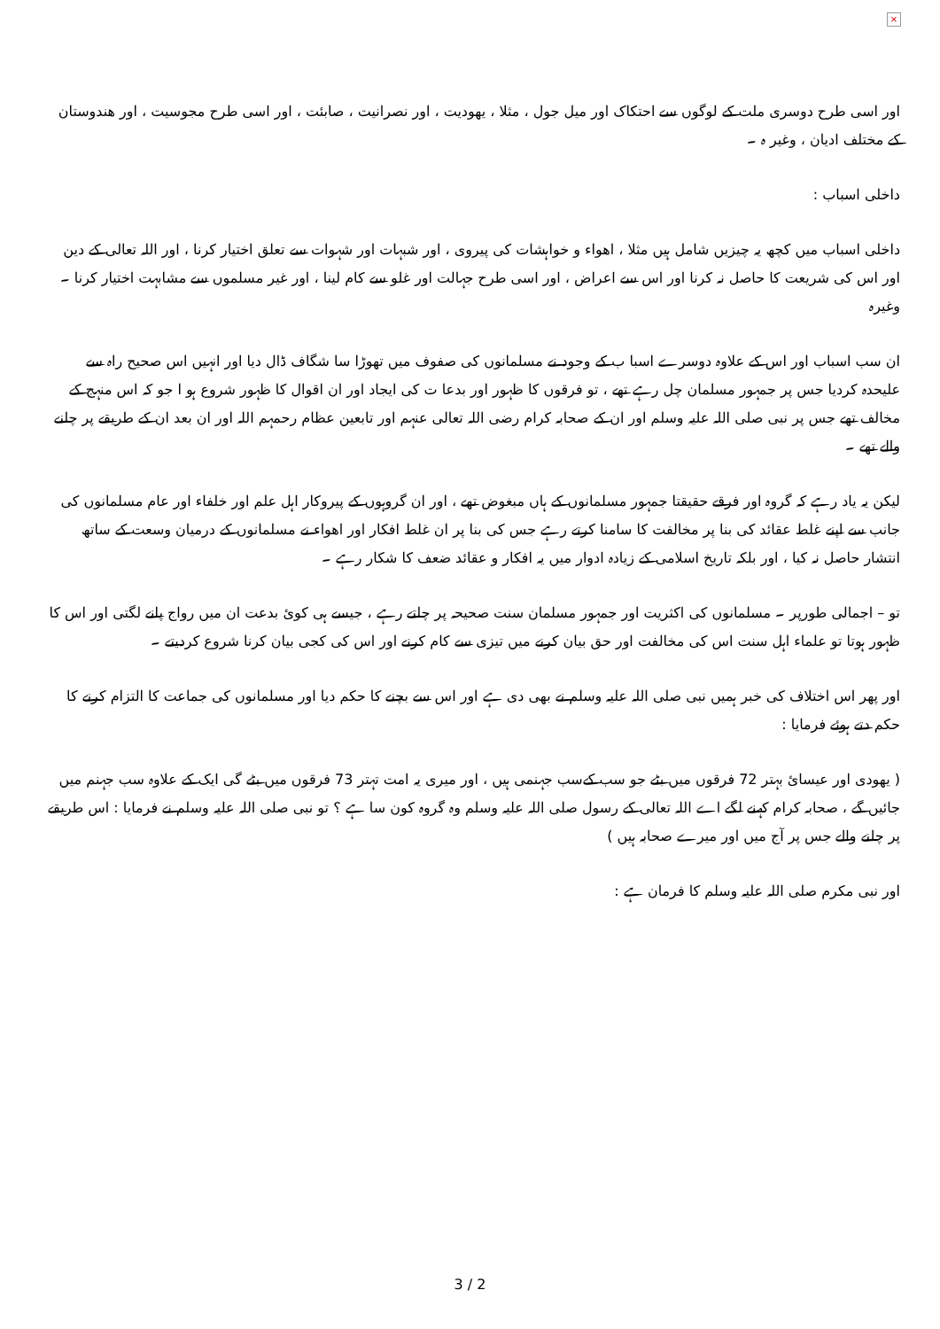×
اور اسی طرح دوسری ملت کے لوگوں سے احتکاک اور میل جول ، مثلا ، یھودیت ، اور نصرانیت ، صابئت ، اور اسی طرح مجوسیت ، اور ھندوستان کے مختلف ادیان ، وغیر ہ ۔
داخلی اسباب :
داخلی اسباب میں کچھ یہ چیزیں شامل ہیں مثلا ، اھواء و خواہشات کی پیروی ، اور شبہات اور شہوات سے تعلق اختیار کرنا ، اور اللہ تعالی کے دین اور اس کی شریعت کا حاصل نہ کرنا اور اس سے اعراض ، اور اسی طرح جہالت اور غلو سے کام لینا ، اور غیر مسلموں سے مشابہت اختیار کرنا ۔ وغیرہ
ان سب اسباب اور اس کے علاوہ دوسرے اسبا ب کے وجود نے مسلمانوں کی صفوف میں تھوڑا سا شگاف ڈال دیا اور انہیں اس صحیح راہ سے علیحدہ کردیا جس پر جمہور مسلمان چل رہے تھے ، تو فرقوں کا ظہور اور بدعا ت کی ایجاد اور ان اقوال کا ظہور شروع ہو ا جو کہ اس منہج کے مخالف تھے جس پر نبی صلی اللہ علیہ وسلم اور ان کے صحابہ کرام رضی اللہ تعالی عنہم اور تابعین عظام رحمہم اللہ اور ان بعد ان کے طریقے پر چلنے والے تھے ۔
لیکن یہ یاد رہے کہ گروہ اور فرقے حقیقتا جمہور مسلمانوں کے ہاں مبغوض تھے ، اور ان گروہوں کے پیروکار اہل علم اور خلفاء اور عام مسلمانوں کی جانب سے اپنے غلط عقائد کی بنا پر مخالفت کا سامنا کرتے رہے جس کی بنا پر ان غلط افکار اور اھواء نے مسلمانوں کے درمیان وسعت کے ساتھ انتشار حاصل نہ کیا ، اور بلکہ تاریخ اسلامی کے زیادہ ادوار میں یہ افکار و عقائد ضعف کا شکار رہے ۔
تو – اجمالی طورپر ۔ مسلمانوں کی اکثریت اور جمہور مسلمان سنت صحیحہ پر چلتے رہے ، جیسے ہی کوئ بدعت ان میں رواج پانے لگتی اور اس کا ظہور ہوتا تو علماء اہل سنت اس کی مخالفت اور حق بیان کرنے میں تیزی سے کام کرنے اور اس کی کجی بیان کرنا شروع کردیتے ۔
اور پھر اس اختلاف کی خبر ہمیں نبی صلی اللہ علیہ وسلم نے بھی دی ہے اور اس سے بچنے کا حکم دیا اور مسلمانوں کی جماعت کا التزام کرنے کا حکم دتے ہوئے فرمایا :
( یھودی اور عیسائ بہتر 72 فرقوں میں بٹے جو سب کےسب جہنمی ہیں ، اور میری یہ امت تہتر 73 فرقوں میں بٹے گی ایک کے علاوہ سب جہنم میں جائیں گے ، صحابہ کرام کہنے لگے اے اللہ تعالی کے رسول صلی اللہ علیہ وسلم وہ گروہ کون سا ہے ؟ تو نبی صلی اللہ علیہ وسلم نے فرمایا : اس طریقے پر چلنے والے جس پر آج میں اور میرے صحابہ ہیں )
اور نبی مکرم صلی اللہ علیہ وسلم کا فرمان ہے :
3 / 2